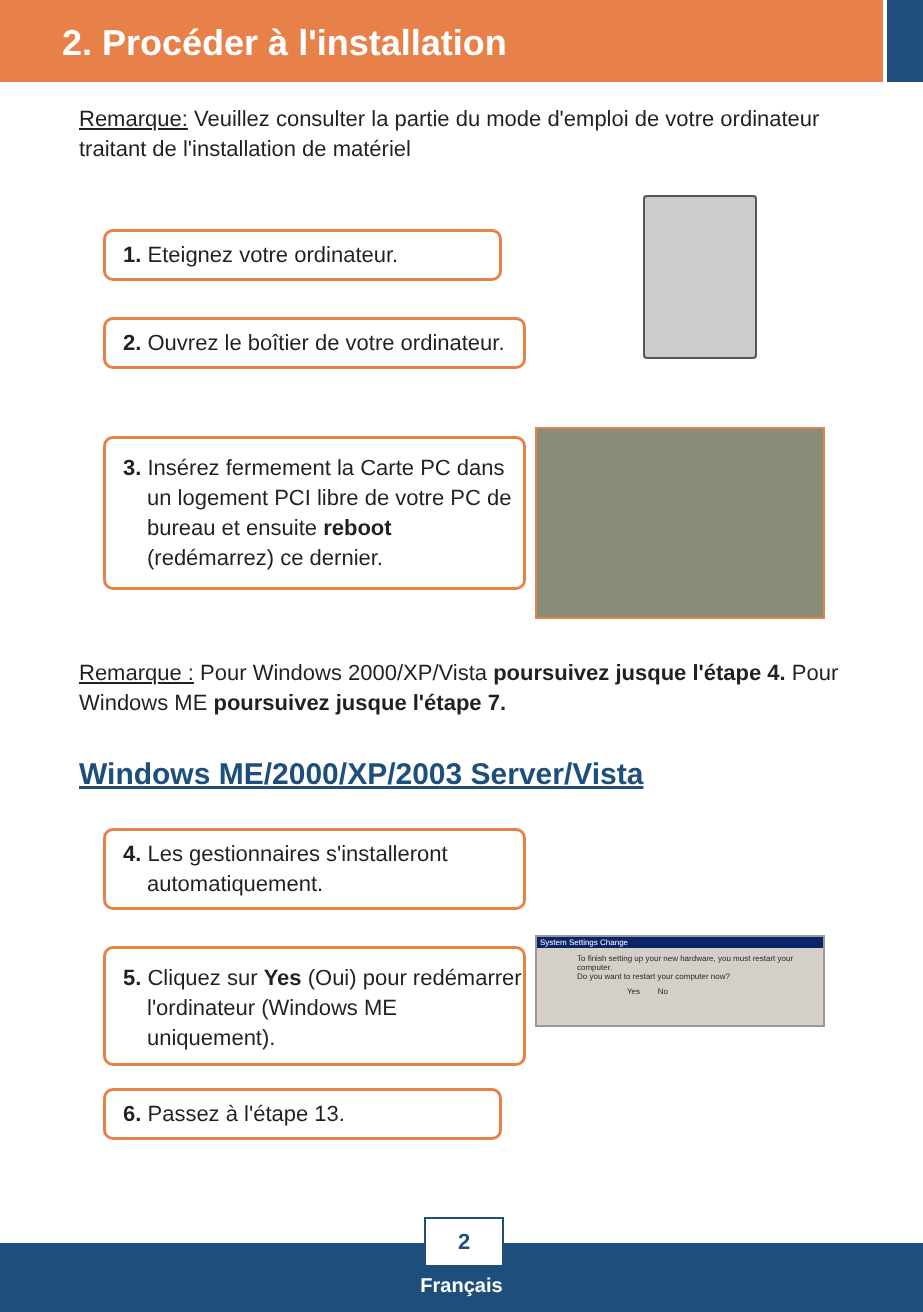2. Procéder à l'installation
Remarque: Veuillez consulter la partie du mode d'emploi de votre ordinateur traitant de l'installation de matériel
1. Eteignez votre ordinateur.
2. Ouvrez le boîtier de votre ordinateur.
3. Insérez fermement la Carte PC dans un logement PCI libre de votre PC de bureau et ensuite reboot (redémarrez) ce dernier.
Remarque : Pour Windows 2000/XP/Vista poursuivez jusque l'étape 4. Pour Windows ME poursuivez jusque l'étape 7.
Windows ME/2000/XP/2003 Server/Vista
4. Les gestionnaires s'installeront automatiquement.
5. Cliquez sur Yes (Oui) pour redémarrer l'ordinateur (Windows ME uniquement).
6. Passez à l'étape 13.
System Settings Change
To finish setting up your new hardware, you must restart your computer.
Do you want to restart your computer now?
Yes No
2
Français